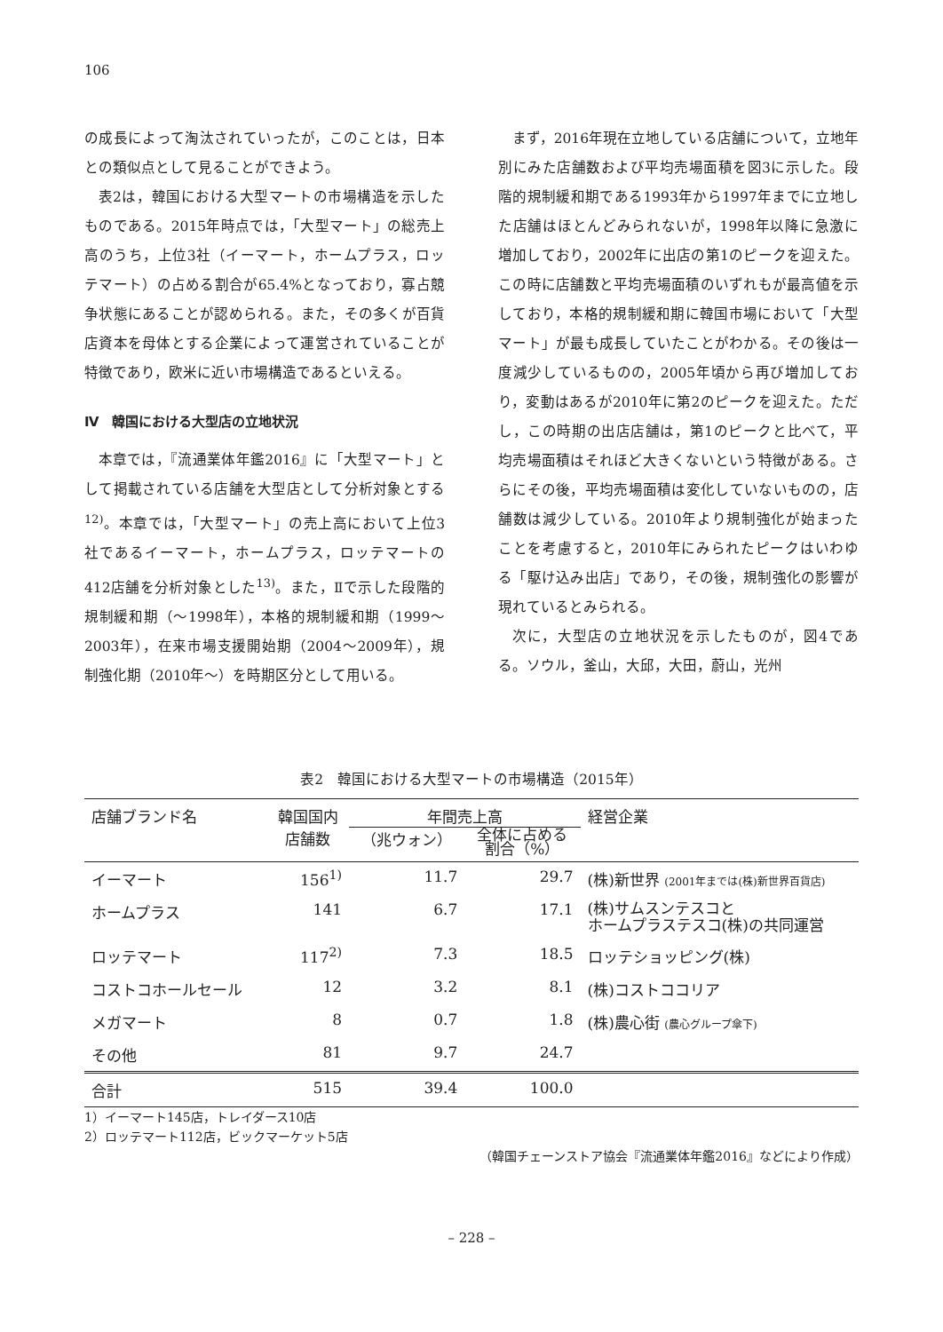106
の成長によって淘汰されていったが，このことは，日本との類似点として見ることができよう。
表2は，韓国における大型マートの市場構造を示したものである。2015年時点では，「大型マート」の総売上高のうち，上位3社（イーマート，ホームプラス，ロッテマート）の占める割合が65.4%となっており，寡占競争状態にあることが認められる。また，その多くが百貨店資本を母体とする企業によって運営されていることが特徴であり，欧米に近い市場構造であるといえる。
Ⅳ　韓国における大型店の立地状況
本章では，『流通業体年鑑2016』に「大型マート」として掲載されている店舗を大型店として分析対象とする<sup>12)</sup>。本章では，「大型マート」の売上高において上位3社であるイーマート，ホームプラス，ロッテマートの412店舗を分析対象とした<sup>13)</sup>。また，Ⅱで示した段階的規制緩和期（～1998年），本格的規制緩和期（1999～2003年），在来市場支援開始期（2004～2009年），規制強化期（2010年～）を時期区分として用いる。
まず，2016年現在立地している店舗について，立地年別にみた店舗数および平均売場面積を図3に示した。段階的規制緩和期である1993年から1997年までに立地した店舗はほとんどみられないが，1998年以降に急激に増加しており，2002年に出店の第1のピークを迎えた。この時に店舗数と平均売場面積のいずれもが最高値を示しており，本格的規制緩和期に韓国市場において「大型マート」が最も成長していたことがわかる。その後は一度減少しているものの，2005年頃から再び増加しており，変動はあるが2010年に第2のピークを迎えた。ただし，この時期の出店店舗は，第1のピークと比べて，平均売場面積はそれほど大きくないという特徴がある。さらにその後，平均売場面積は変化していないものの，店舗数は減少している。2010年より規制強化が始まったことを考慮すると，2010年にみられたピークはいわゆる「駆け込み出店」であり，その後，規制強化の影響が現れているとみられる。
次に，大型店の立地状況を示したものが，図4である。ソウル，釜山，大邱，大田，蔚山，光州
表2　韓国における大型マートの市場構造（2015年）
| 店舗ブランド名 | 韓国国内 店舗数 | 年間売上高 | | 経営企業 |
| --- | --- | --- | --- | --- |
| | | （兆ウォン） | 全体に占める 割合（%） | |
| イーマート | 156<sup>1)</sup> | 11.7 | 29.7 | (株)新世界 (2001年までは(株)新世界百貨店) |
| ホームプラス | 141 | 6.7 | 17.1 | (株)サムスンテスコと ホームプラステスコ(株)の共同運営 |
| ロッテマート | 117<sup>2)</sup> | 7.3 | 18.5 | ロッテショッピング(株) |
| コストコホールセール | 12 | 3.2 | 8.1 | (株)コストココリア |
| メガマート | 8 | 0.7 | 1.8 | (株)農心街 (農心グループ傘下) |
| その他 | 81 | 9.7 | 24.7 | |
| 合計 | 515 | 39.4 | 100.0 | |
1）イーマート145店，トレイダース10店
2）ロッテマート112店，ビックマーケット5店
（韓国チェーンストア協会『流通業体年鑑2016』などにより作成）
– 228 –